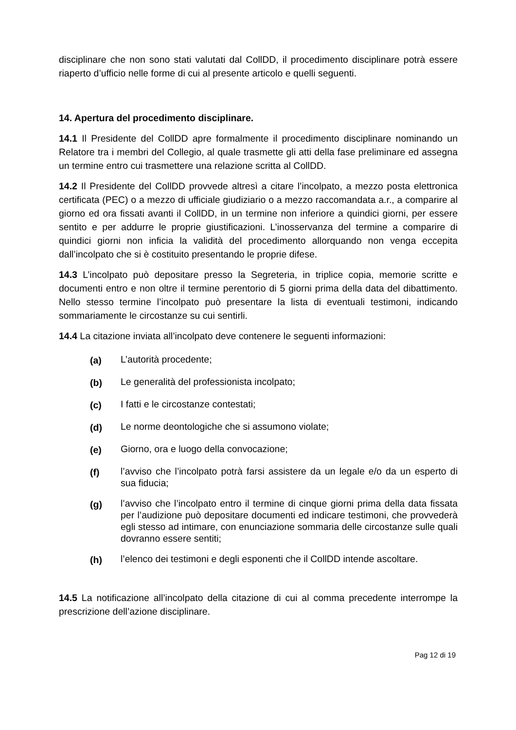disciplinare che non sono stati valutati dal CollDD, il procedimento disciplinare potrà essere riaperto d’ufficio nelle forme di cui al presente articolo e quelli seguenti.
14. Apertura del procedimento disciplinare.
14.1 Il Presidente del CollDD apre formalmente il procedimento disciplinare nominando un Relatore tra i membri del Collegio, al quale trasmette gli atti della fase preliminare ed assegna un termine entro cui trasmettere una relazione scritta al CollDD.
14.2 Il Presidente del CollDD provvede altresì a citare l’incolpato, a mezzo posta elettronica certificata (PEC) o a mezzo di ufficiale giudiziario o a mezzo raccomandata a.r., a comparire al giorno ed ora fissati avanti il CollDD, in un termine non inferiore a quindici giorni, per essere sentito e per addurre le proprie giustificazioni. L’inosservanza del termine a comparire di quindici giorni non inficia la validità del procedimento allorquando non venga eccepita dall’incolpato che si è costituito presentando le proprie difese.
14.3 L’incolpato può depositare presso la Segreteria, in triplice copia, memorie scritte e documenti entro e non oltre il termine perentorio di 5 giorni prima della data del dibattimento. Nello stesso termine l’incolpato può presentare la lista di eventuali testimoni, indicando sommariamente le circostanze su cui sentirli.
14.4 La citazione inviata all’incolpato deve contenere le seguenti informazioni:
(a) L’autorità procedente;
(b) Le generalità del professionista incolpato;
(c) I fatti e le circostanze contestati;
(d) Le norme deontologiche che si assumono violate;
(e) Giorno, ora e luogo della convocazione;
(f) l’avviso che l’incolpato potrà farsi assistere da un legale e/o da un esperto di sua fiducia;
(g) l’avviso che l’incolpato entro il termine di cinque giorni prima della data fissata per l’audizione può depositare documenti ed indicare testimoni, che provvederà egli stesso ad intimare, con enunciazione sommaria delle circostanze sulle quali dovranno essere sentiti;
(h) l’elenco dei testimoni e degli esponenti che il CollDD intende ascoltare.
14.5 La notificazione all’incolpato della citazione di cui al comma precedente interrompe la prescrizione dell’azione disciplinare.
Pag 12 di 19